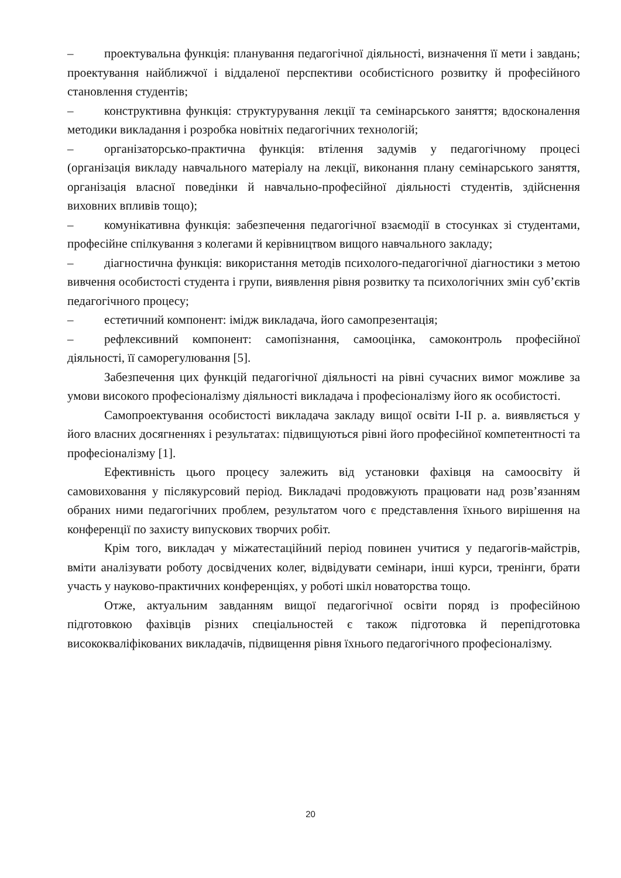– проектувальна функція: планування педагогічної діяльності, визначення її мети і завдань; проектування найближчої і віддаленої перспективи особистісного розвитку й професійного становлення студентів;
– конструктивна функція: структурування лекції та семінарського заняття; вдосконалення методики викладання і розробка новітніх педагогічних технологій;
– організаторсько-практична функція: втілення задумів у педагогічному процесі (організація викладу навчального матеріалу на лекції, виконання плану семінарського заняття, організація власної поведінки й навчально-професійної діяльності студентів, здійснення виховних впливів тощо);
– комунікативна функція: забезпечення педагогічної взаємодії в стосунках зі студентами, професійне спілкування з колегами й керівництвом вищого навчального закладу;
– діагностична функція: використання методів психолого-педагогічної діагностики з метою вивчення особистості студента і групи, виявлення рівня розвитку та психологічних змін суб’єктів педагогічного процесу;
– естетичний компонент: імідж викладача, його самопрезентація;
– рефлексивний компонент: самопізнання, самооцінка, самоконтроль професійної діяльності, її саморегулювання [5].
Забезпечення цих функцій педагогічної діяльності на рівні сучасних вимог можливе за умови високого професіоналізму діяльності викладача і професіоналізму його як особистості.
Самопроектування особистості викладача закладу вищої освіти I-II р. а. виявляється у його власних досягненнях і результатах: підвищуються рівні його професійної компетентності та професіоналізму [1].
Ефективність цього процесу залежить від установки фахівця на самоосвіту й самовиховання у післякурсовий період. Викладачі продовжують працювати над розв’язанням обраних ними педагогічних проблем, результатом чого є представлення їхнього вирішення на конференції по захисту випускових творчих робіт.
Крім того, викладач у міжатестаційний період повинен учитися у педагогів-майстрів, вміти аналізувати роботу досвідчених колег, відвідувати семінари, інші курси, тренінги, брати участь у науково-практичних конференціях, у роботі шкіл новаторства тощо.
Отже, актуальним завданням вищої педагогічної освіти поряд із професійною підготовкою фахівців різних спеціальностей є також підготовка й перепідготовка висококваліфікованих викладачів, підвищення рівня їхнього педагогічного професіоналізму.
20